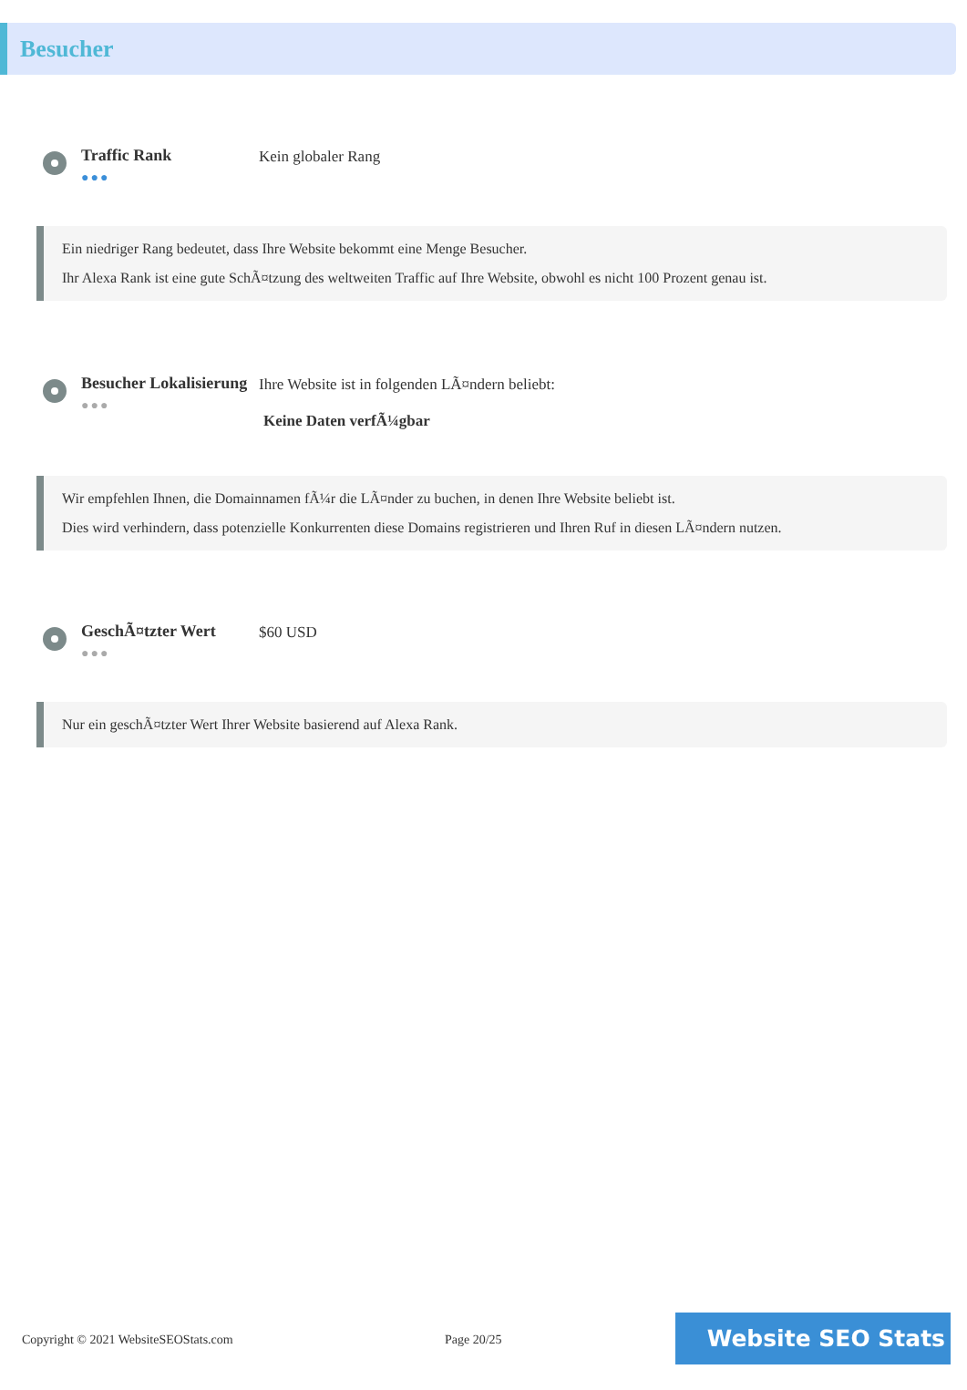Besucher
Traffic Rank
●●●
Kein globaler Rang
Ein niedriger Rang bedeutet, dass Ihre Website bekommt eine Menge Besucher.
Ihr Alexa Rank ist eine gute SchÃ¤tzung des weltweiten Traffic auf Ihre Website, obwohl es nicht 100 Prozent genau ist.
Besucher Lokalisierung
●●●
Ihre Website ist in folgenden LÃ¤ndern beliebt:
Keine Daten verfÃ¼gbar
Wir empfehlen Ihnen, die Domainnamen fÃ¼r die LÃ¤nder zu buchen, in denen Ihre Website beliebt ist.
Dies wird verhindern, dass potenzielle Konkurrenten diese Domains registrieren und Ihren Ruf in diesen LÃ¤ndern nutzen.
GeschÃ¤tzter Wert
●●●
$60 USD
Nur ein geschÃ¤tzter Wert Ihrer Website basierend auf Alexa Rank.
Copyright © 2021 WebsiteSEOStats.com Page 20/25
Website SEO Stats